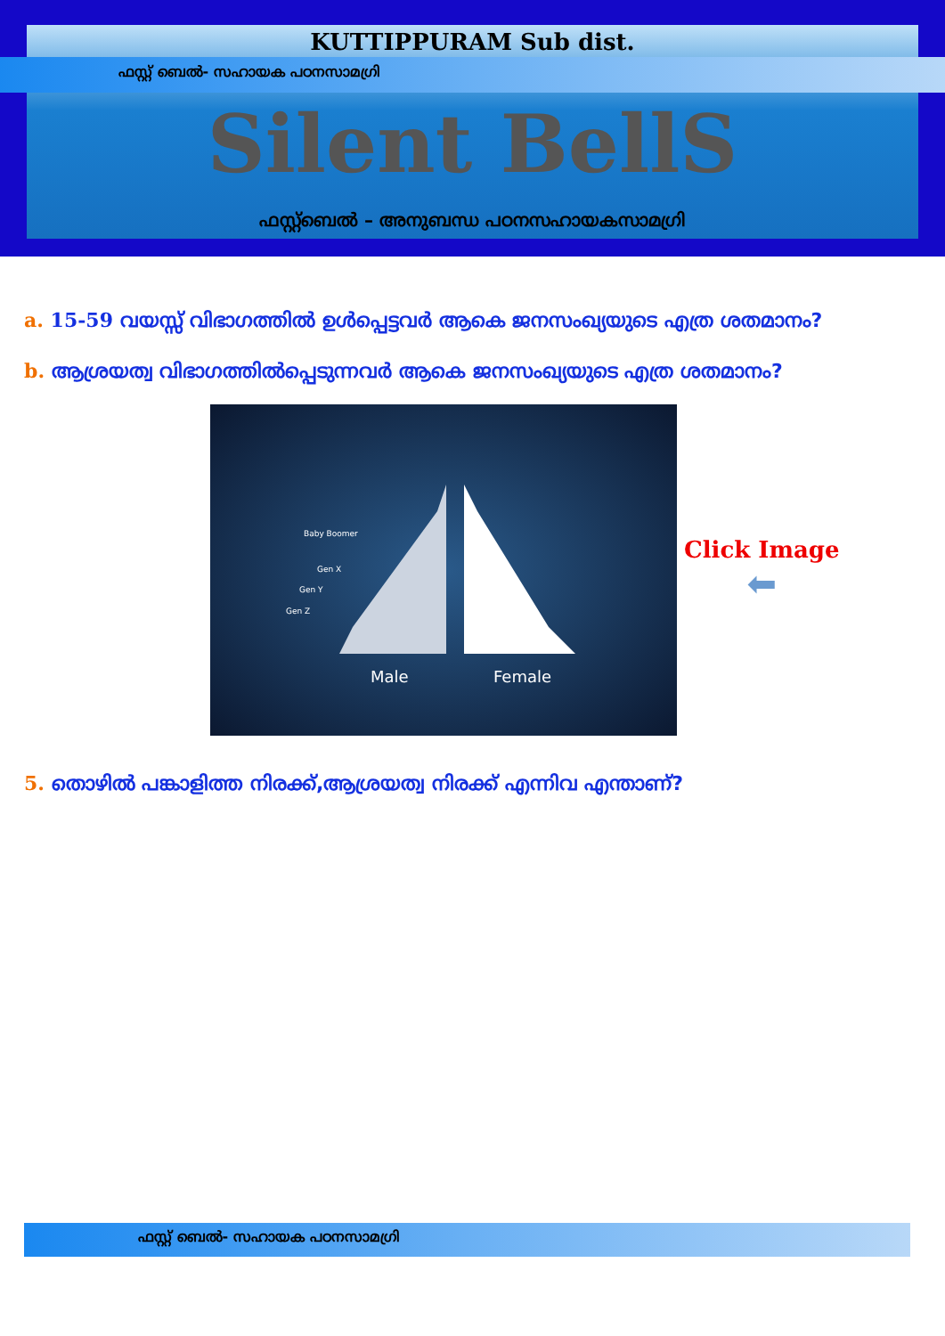KUTTIPPURAM Sub dist.
ഫസ്റ്റ് ബെൽ- സഹായക പഠനസാമഗ്രി
Silent BellS
ഫസ്റ്റ്ബെൽ – അനുബന്ധ പഠനസഹായകസാമഗ്രി
a. 15-59 വയസ്സ് വിഭാഗത്തിൽ ഉൾപ്പെട്ടവർ ആകെ ജനസംഖ്യയുടെ എത്ര ശതമാനം?
b. ആശ്രയത്വ വിഭാഗത്തിൽപ്പെടുന്നവർ ആകെ ജനസംഖ്യയുടെ എത്ര ശതമാനം?
Baby Boomer
Gen X
Gen Y
Gen Z
Male Female
Click Image
⬅
5. തൊഴിൽ പങ്കാളിത്ത നിരക്ക്,ആശ്രയത്വ നിരക്ക് എന്നിവ എന്താണ്?
ഫസ്റ്റ് ബെൽ- സഹായക പഠനസാമഗ്രി